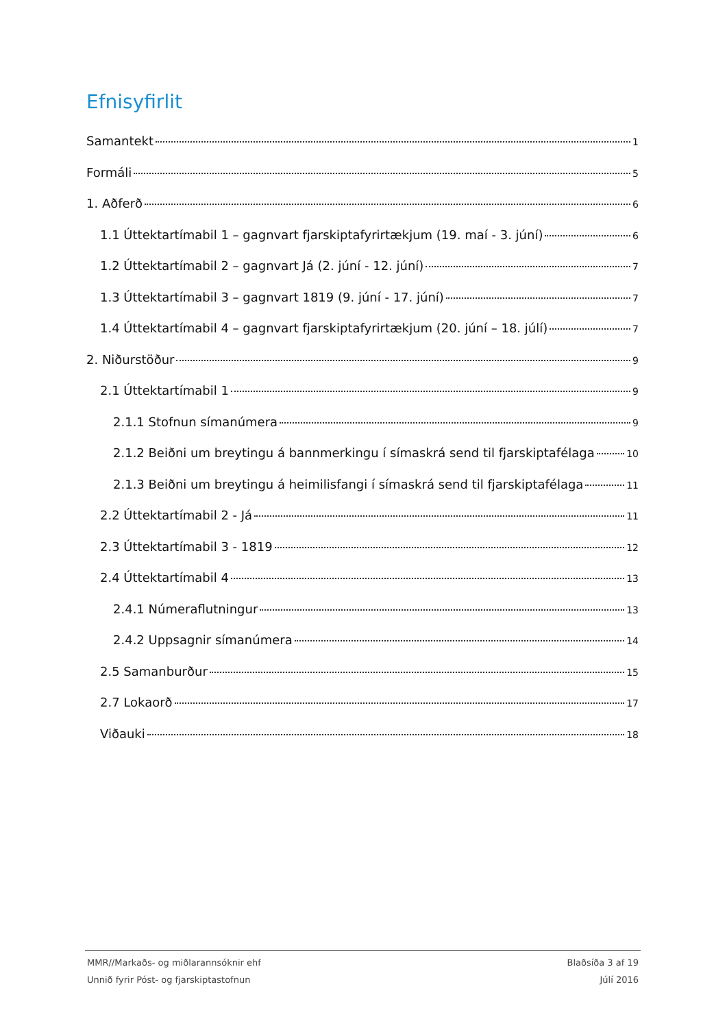Efnisyfirlit
Samantekt 1
Formáli 5
1. Aðferð 6
1.1 Úttektartímabil 1 – gagnvart fjarskiptafyrirtækjum (19. maí - 3. júní) 6
1.2 Úttektartímabil 2 – gagnvart Já (2. júní - 12. júní) 7
1.3 Úttektartímabil 3 – gagnvart 1819 (9. júní - 17. júní) 7
1.4 Úttektartímabil 4 – gagnvart fjarskiptafyrirtækjum (20. júní – 18. júlí) 7
2. Niðurstöður 9
2.1 Úttektartímabil 1 9
2.1.1 Stofnun símanúmera 9
2.1.2 Beiðni um breytingu á bannmerkingu í símaskrá send til fjarskiptafélaga 10
2.1.3 Beiðni um breytingu á heimilisfangi í símaskrá send til fjarskiptafélaga 11
2.2 Úttektartímabil 2 - Já 11
2.3 Úttektartímabil 3 - 1819 12
2.4 Úttektartímabil 4 13
2.4.1 Númeraflutningur 13
2.4.2 Uppsagnir símanúmera 14
2.5 Samanburður 15
2.7 Lokaorð 17
Viðauki 18
MMR//Markaðs- og miðlarannsóknir ehf Blaðsíða 3 af 19
Unnið fyrir Póst- og fjarskiptastofnun Júlí 2016